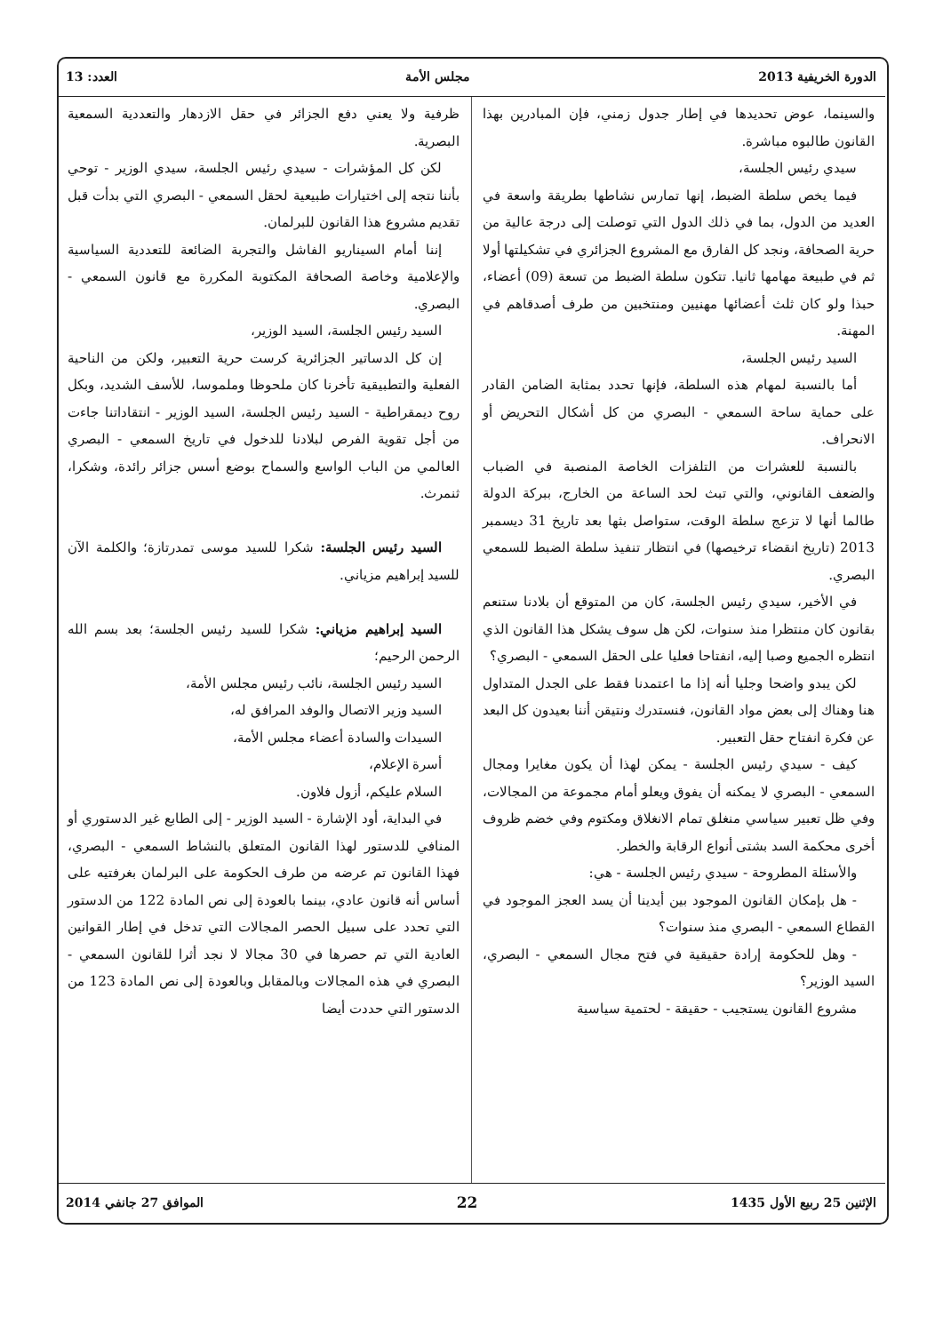الدورة الخريفية 2013 مجلس الأمة العدد: 13
والسينما، عوض تحديدها في إطار جدول زمني، فإن المبادرين بهذا القانون طالبوه مباشرة.
سيدي رئيس الجلسة،
فيما يخص سلطة الضبط، إنها تمارس نشاطها بطريقة واسعة في العديد من الدول، بما في ذلك الدول التي توصلت إلى درجة عالية من حرية الصحافة، ونجد كل الفارق مع المشروع الجزائري في تشكيلتها أولا ثم في طبيعة مهامها ثانيا. تتكون سلطة الضبط من تسعة (09) أعضاء، حبذا ولو كان ثلث أعضائها مهنيين ومنتخبين من طرف أصدقاهم في المهنة.
السيد رئيس الجلسة،
أما بالنسبة لمهام هذه السلطة، فإنها تحدد بمثابة الضامن القادر على حماية ساحة السمعي - البصري من كل أشكال التحريض أو الانحراف.
بالنسبة للعشرات من التلفزات الخاصة المنصبة في الضباب والضعف القانوني، والتي تبث لحد الساعة من الخارج، ببركة الدولة طالما أنها لا تزعج سلطة الوقت، ستواصل بثها بعد تاريخ 31 ديسمبر 2013 (تاريخ انقضاء ترخيصها) في انتظار تنفيذ سلطة الضبط للسمعي البصري.
في الأخير، سيدي رئيس الجلسة، كان من المتوقع أن بلادنا ستنعم بقانون كان منتظرا منذ سنوات، لكن هل سوف يشكل هذا القانون الذي انتظره الجميع وصبا إليه، انفتاحا فعليا على الحقل السمعي - البصري؟
لكن يبدو واضحا وجليا أنه إذا ما اعتمدنا فقط على الجدل المتداول هنا وهناك إلى بعض مواد القانون، فنستدرك ونتيقن أننا بعيدون كل البعد عن فكرة انفتاح حقل التعبير.
كيف - سيدي رئيس الجلسة - يمكن لهذا أن يكون مغايرا ومجال السمعي - البصري لا يمكنه أن يفوق ويعلو أمام مجموعة من المجالات، وفي ظل تعبير سياسي منغلق تمام الانغلاق ومكتوم وفي خضم ظروف أخرى محكمة السد بشتى أنواع الرقابة والخطر.
والأسئلة المطروحة - سيدي رئيس الجلسة - هي:
- هل بإمكان القانون الموجود بين أيدينا أن يسد العجز الموجود في القطاع السمعي - البصري منذ سنوات؟
- وهل للحكومة إرادة حقيقية في فتح مجال السمعي - البصري، السيد الوزير؟
مشروع القانون يستجيب - حقيقة - لحتمية سياسية
ظرفية ولا يعني دفع الجزائر في حقل الازدهار والتعددية السمعية البصرية.
لكن كل المؤشرات - سيدي رئيس الجلسة، سيدي الوزير - توحي بأننا نتجه إلى اختيارات طبيعية لحقل السمعي - البصري التي بدأت قبل تقديم مشروع هذا القانون للبرلمان.
إننا أمام السيناريو الفاشل والتجربة الضائعة للتعددية السياسية والإعلامية وخاصة الصحافة المكتوبة المكررة مع قانون السمعي - البصري.
السيد رئيس الجلسة، السيد الوزير،
إن كل الدساتير الجزائرية كرست حرية التعبير، ولكن من الناحية الفعلية والتطبيقية تأخرنا كان ملحوظا وملموسا، للأسف الشديد، وبكل روح ديمقراطية - السيد رئيس الجلسة، السيد الوزير - انتقاداتنا جاءت من أجل تقوية الفرص لبلادنا للدخول في تاريخ السمعي - البصري العالمي من الباب الواسع والسماح بوضع أسس جزائر رائدة، وشكرا، ثنمرث.
السيد رئيس الجلسة: شكرا للسيد موسى تمدرتازة؛ والكلمة الآن للسيد إبراهيم مزياني.
السيد إبراهيم مزياني: شكرا للسيد رئيس الجلسة؛ بعد بسم الله الرحمن الرحيم؛
السيد رئيس الجلسة، نائب رئيس مجلس الأمة،
السيد وزير الاتصال والوفد المرافق له،
السيدات والسادة أعضاء مجلس الأمة،
أسرة الإعلام،
السلام عليكم، أزول فلاون.
في البداية، أود الإشارة - السيد الوزير - إلى الطابع غير الدستوري أو المنافي للدستور لهذا القانون المتعلق بالنشاط السمعي - البصري، فهذا القانون تم عرضه من طرف الحكومة على البرلمان بغرفتيه على أساس أنه قانون عادي، بينما بالعودة إلى نص المادة 122 من الدستور التي تحدد على سبيل الحصر المجالات التي تدخل في إطار القوانين العادية التي تم حصرها في 30 مجالا لا نجد أثرا للقانون السمعي - البصري في هذه المجالات وبالمقابل وبالعودة إلى نص المادة 123 من الدستور التي حددت أيضا
الإثنين 25 ربيع الأول 1435 22 الموافق 27 جانفي 2014